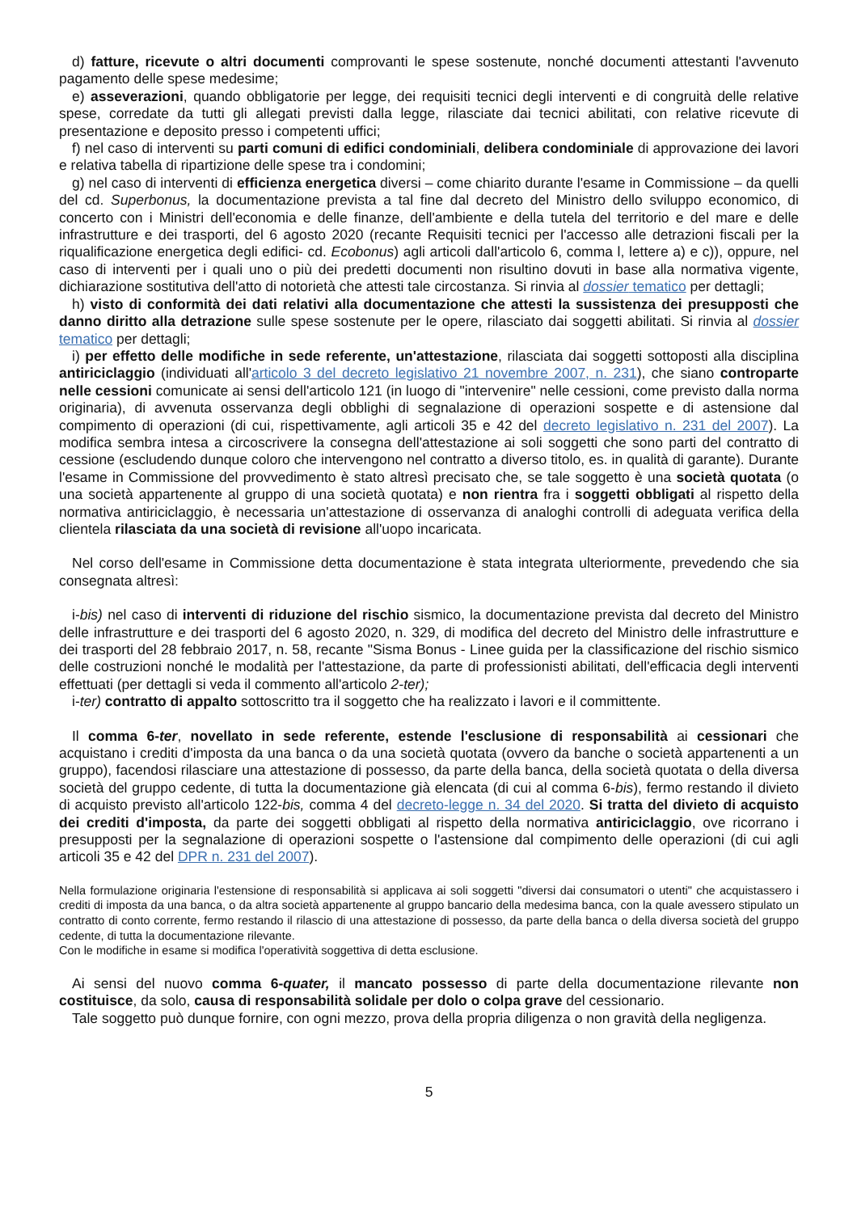d) fatture, ricevute o altri documenti comprovanti le spese sostenute, nonché documenti attestanti l'avvenuto pagamento delle spese medesime;
e) asseverazioni, quando obbligatorie per legge, dei requisiti tecnici degli interventi e di congruità delle relative spese, corredate da tutti gli allegati previsti dalla legge, rilasciate dai tecnici abilitati, con relative ricevute di presentazione e deposito presso i competenti uffici;
f) nel caso di interventi su parti comuni di edifici condominiali, delibera condominiale di approvazione dei lavori e relativa tabella di ripartizione delle spese tra i condomini;
g) nel caso di interventi di efficienza energetica diversi – come chiarito durante l'esame in Commissione – da quelli del cd. Superbonus, la documentazione prevista a tal fine dal decreto del Ministro dello sviluppo economico, di concerto con i Ministri dell'economia e delle finanze, dell'ambiente e della tutela del territorio e del mare e delle infrastrutture e dei trasporti, del 6 agosto 2020 (recante Requisiti tecnici per l'accesso alle detrazioni fiscali per la riqualificazione energetica degli edifici- cd. Ecobonus) agli articoli dall'articolo 6, comma l, lettere a) e c)), oppure, nel caso di interventi per i quali uno o più dei predetti documenti non risultino dovuti in base alla normativa vigente, dichiarazione sostitutiva dell'atto di notorietà che attesti tale circostanza. Si rinvia al dossier tematico per dettagli;
h) visto di conformità dei dati relativi alla documentazione che attesti la sussistenza dei presupposti che danno diritto alla detrazione sulle spese sostenute per le opere, rilasciato dai soggetti abilitati. Si rinvia al dossier tematico per dettagli;
i) per effetto delle modifiche in sede referente, un'attestazione, rilasciata dai soggetti sottoposti alla disciplina antiriciclaggio (individuati all'articolo 3 del decreto legislativo 21 novembre 2007, n. 231), che siano controparte nelle cessioni comunicate ai sensi dell'articolo 121 (in luogo di "intervenire" nelle cessioni, come previsto dalla norma originaria), di avvenuta osservanza degli obblighi di segnalazione di operazioni sospette e di astensione dal compimento di operazioni (di cui, rispettivamente, agli articoli 35 e 42 del decreto legislativo n. 231 del 2007). La modifica sembra intesa a circoscrivere la consegna dell'attestazione ai soli soggetti che sono parti del contratto di cessione (escludendo dunque coloro che intervengono nel contratto a diverso titolo, es. in qualità di garante). Durante l'esame in Commissione del provvedimento è stato altresì precisato che, se tale soggetto è una società quotata (o una società appartenente al gruppo di una società quotata) e non rientra fra i soggetti obbligati al rispetto della normativa antiriciclaggio, è necessaria un'attestazione di osservanza di analoghi controlli di adeguata verifica della clientela rilasciata da una società di revisione all'uopo incaricata.
Nel corso dell'esame in Commissione detta documentazione è stata integrata ulteriormente, prevedendo che sia consegnata altresì:
i-bis) nel caso di interventi di riduzione del rischio sismico, la documentazione prevista dal decreto del Ministro delle infrastrutture e dei trasporti del 6 agosto 2020, n. 329, di modifica del decreto del Ministro delle infrastrutture e dei trasporti del 28 febbraio 2017, n. 58, recante "Sisma Bonus - Linee guida per la classificazione del rischio sismico delle costruzioni nonché le modalità per l'attestazione, da parte di professionisti abilitati, dell'efficacia degli interventi effettuati (per dettagli si veda il commento all'articolo 2-ter);
i-ter) contratto di appalto sottoscritto tra il soggetto che ha realizzato i lavori e il committente.
Il comma 6-ter, novellato in sede referente, estende l'esclusione di responsabilità ai cessionari che acquistano i crediti d'imposta da una banca o da una società quotata (ovvero da banche o società appartenenti a un gruppo), facendosi rilasciare una attestazione di possesso, da parte della banca, della società quotata o della diversa società del gruppo cedente, di tutta la documentazione già elencata (di cui al comma 6-bis), fermo restando il divieto di acquisto previsto all'articolo 122-bis, comma 4 del decreto-legge n. 34 del 2020. Si tratta del divieto di acquisto dei crediti d'imposta, da parte dei soggetti obbligati al rispetto della normativa antiriciclaggio, ove ricorrano i presupposti per la segnalazione di operazioni sospette o l'astensione dal compimento delle operazioni (di cui agli articoli 35 e 42 del DPR n. 231 del 2007).
Nella formulazione originaria l'estensione di responsabilità si applicava ai soli soggetti "diversi dai consumatori o utenti" che acquistassero i crediti di imposta da una banca, o da altra società appartenente al gruppo bancario della medesima banca, con la quale avessero stipulato un contratto di conto corrente, fermo restando il rilascio di una attestazione di possesso, da parte della banca o della diversa società del gruppo cedente, di tutta la documentazione rilevante.
Con le modifiche in esame si modifica l'operatività soggettiva di detta esclusione.
Ai sensi del nuovo comma 6-quater, il mancato possesso di parte della documentazione rilevante non costituisce, da solo, causa di responsabilità solidale per dolo o colpa grave del cessionario.
Tale soggetto può dunque fornire, con ogni mezzo, prova della propria diligenza o non gravità della negligenza.
5